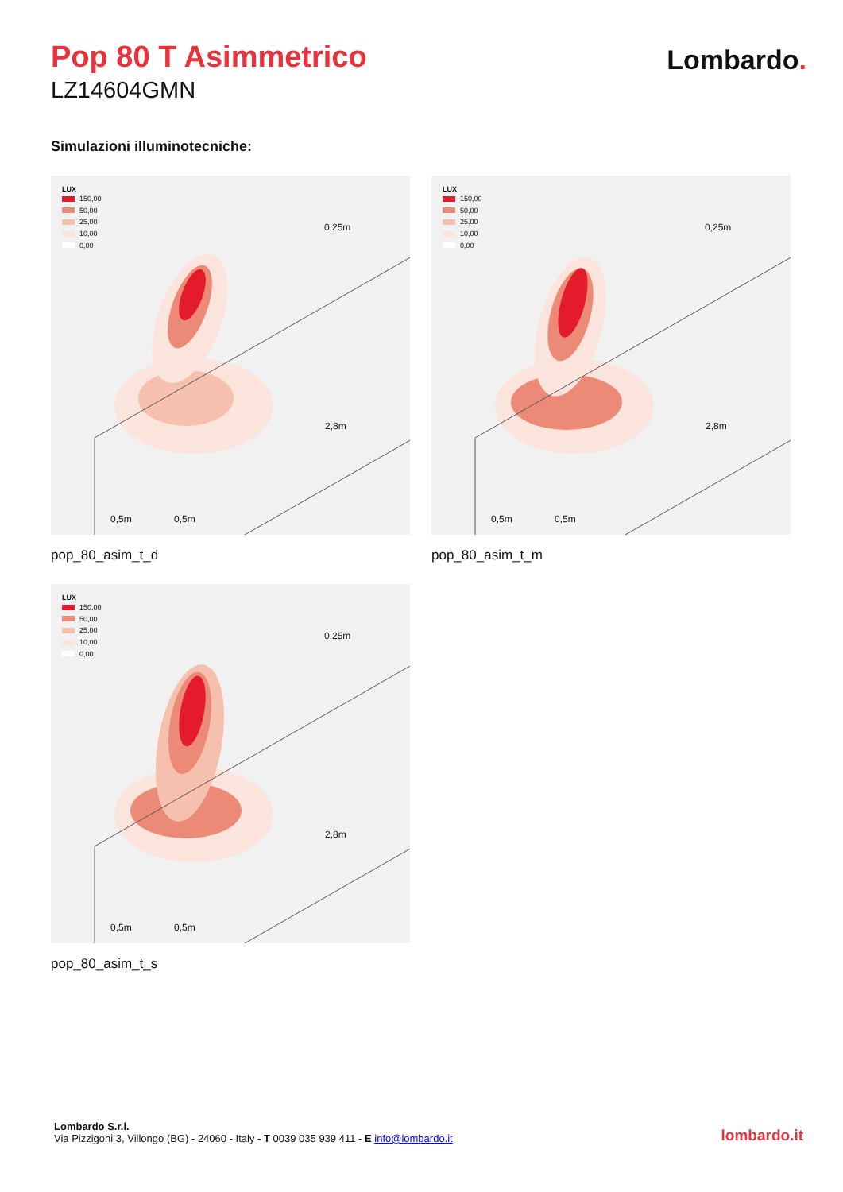Pop 80 T Asimmetrico
LZ14604GMN
Lombardo.
Simulazioni illuminotecniche:
LUX
150,00
50,00
25,00
10,00
0,00
0,25m
2,8m
0,5m 0,5m
pop_80_asim_t_d
LUX
150,00
50,00
25,00
10,00
0,00
0,25m
2,8m
0,5m 0,5m
pop_80_asim_t_m
LUX
150,00
50,00
25,00
10,00
0,00
0,25m
2,8m
0,5m 0,5m
pop_80_asim_t_s
Lombardo S.r.l.
Via Pizzigoni 3, Villongo (BG) - 24060 - Italy - T 0039 035 939 411 - E info@lombardo.it
lombardo.it